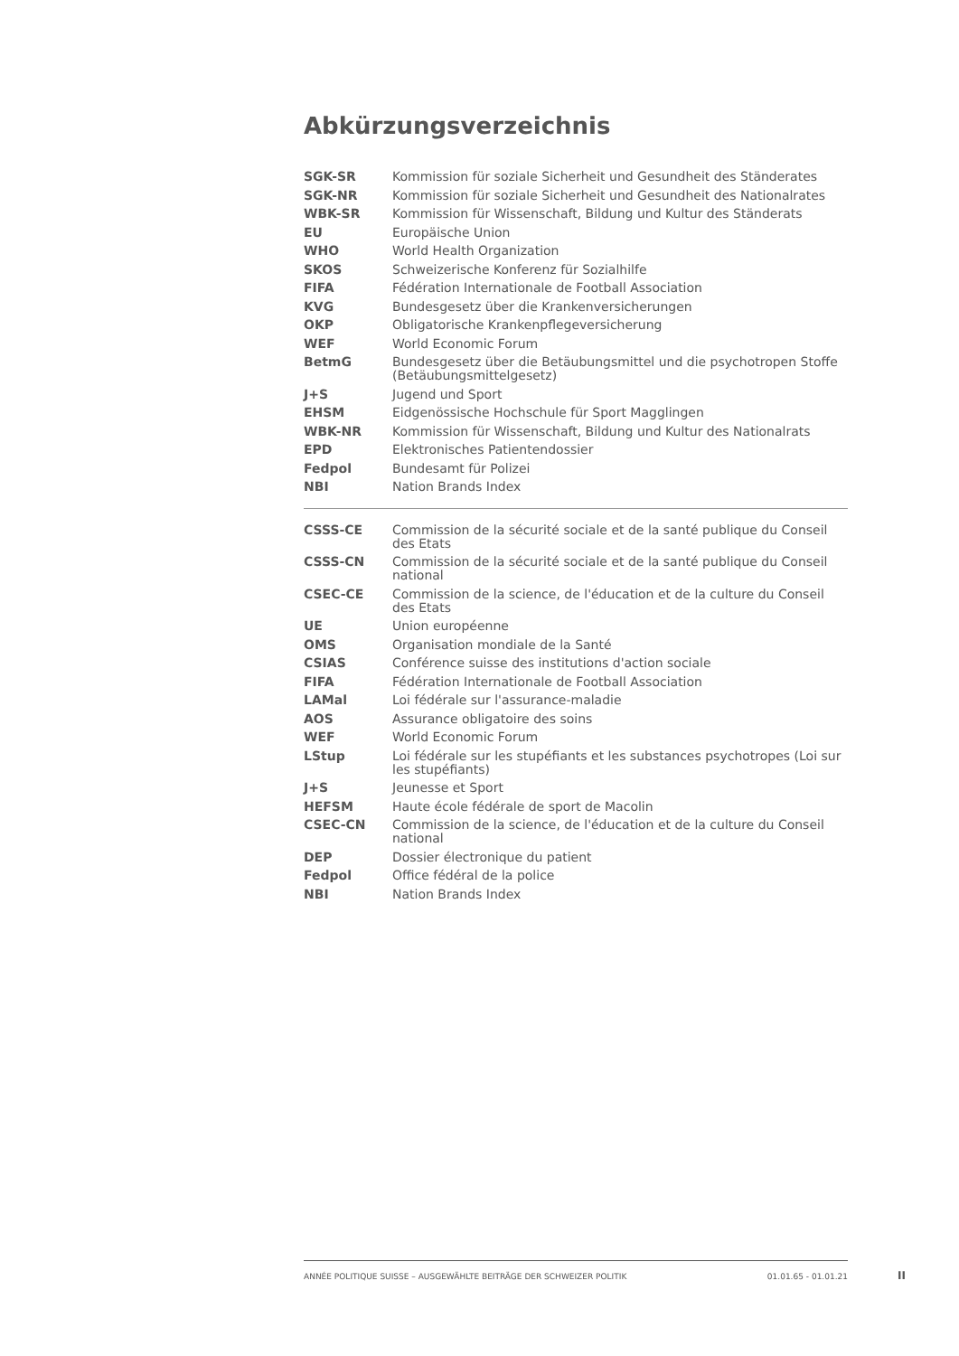Abkürzungsverzeichnis
| SGK-SR | Kommission für soziale Sicherheit und Gesundheit des Ständerates |
| SGK-NR | Kommission für soziale Sicherheit und Gesundheit des Nationalrates |
| WBK-SR | Kommission für Wissenschaft, Bildung und Kultur des Ständerats |
| EU | Europäische Union |
| WHO | World Health Organization |
| SKOS | Schweizerische Konferenz für Sozialhilfe |
| FIFA | Fédération Internationale de Football Association |
| KVG | Bundesgesetz über die Krankenversicherungen |
| OKP | Obligatorische Krankenpflegeversicherung |
| WEF | World Economic Forum |
| BetmG | Bundesgesetz über die Betäubungsmittel und die psychotropen Stoffe (Betäubungsmittelgesetz) |
| J+S | Jugend und Sport |
| EHSM | Eidgenössische Hochschule für Sport Magglingen |
| WBK-NR | Kommission für Wissenschaft, Bildung und Kultur des Nationalrats |
| EPD | Elektronisches Patientendossier |
| Fedpol | Bundesamt für Polizei |
| NBI | Nation Brands Index |
| CSSS-CE | Commission de la sécurité sociale et de la santé publique du Conseil des Etats |
| CSSS-CN | Commission de la sécurité sociale et de la santé publique du Conseil national |
| CSEC-CE | Commission de la science, de l'éducation et de la culture du Conseil des Etats |
| UE | Union européenne |
| OMS | Organisation mondiale de la Santé |
| CSIAS | Conférence suisse des institutions d'action sociale |
| FIFA | Fédération Internationale de Football Association |
| LAMal | Loi fédérale sur l'assurance-maladie |
| AOS | Assurance obligatoire des soins |
| WEF | World Economic Forum |
| LStup | Loi fédérale sur les stupéfiants et les substances psychotropes (Loi sur les stupéfiants) |
| J+S | Jeunesse et Sport |
| HEFSM | Haute école fédérale de sport de Macolin |
| CSEC-CN | Commission de la science, de l'éducation et de la culture du Conseil national |
| DEP | Dossier électronique du patient |
| Fedpol | Office fédéral de la police |
| NBI | Nation Brands Index |
ANNÉE POLITIQUE SUISSE – AUSGEWÄHLTE BEITRÄGE DER SCHWEIZER POLITIK 01.01.65 - 01.01.21
II